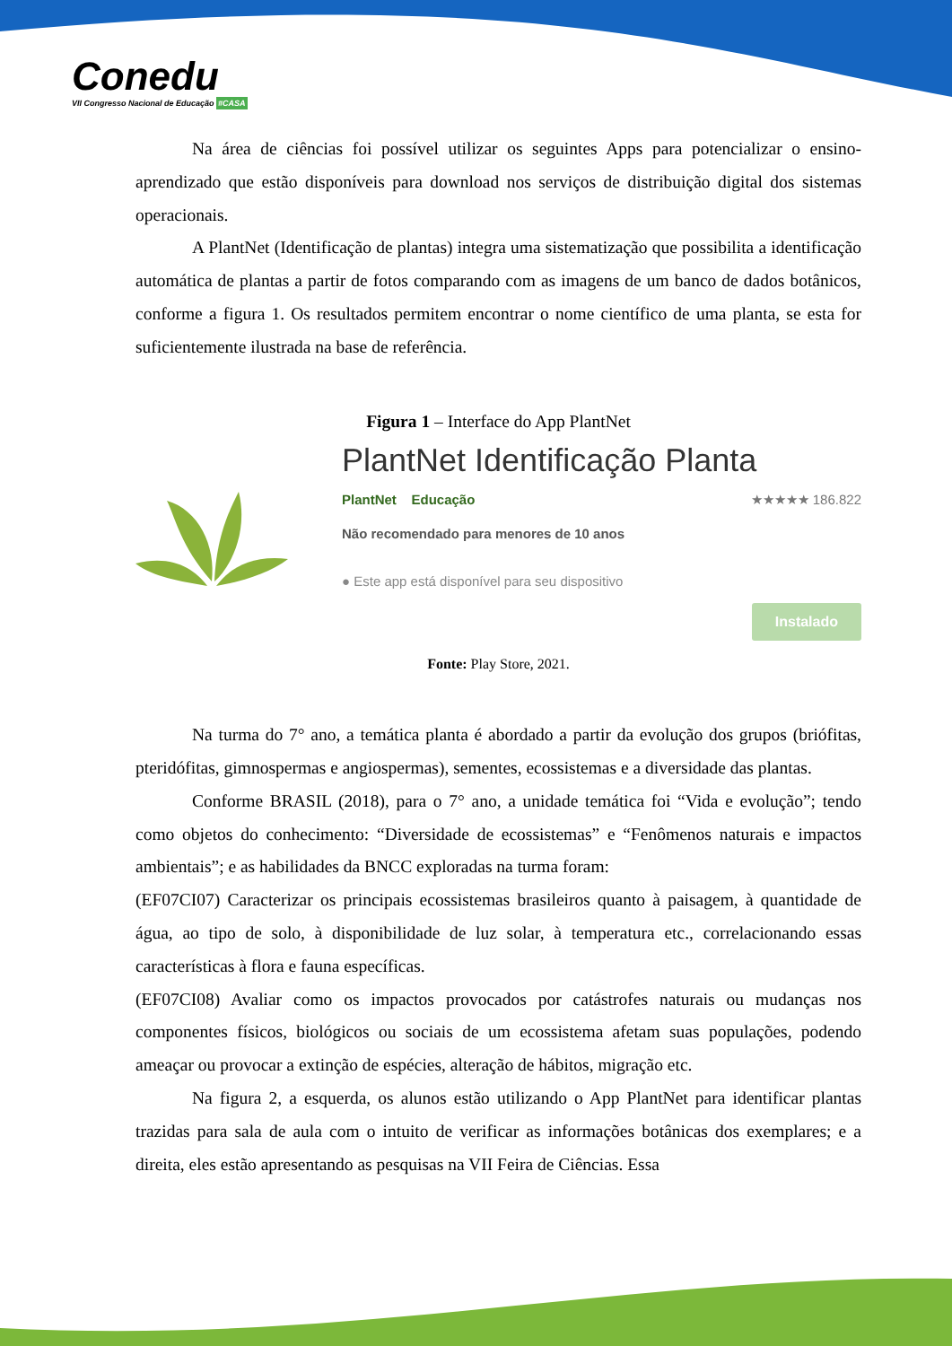Conedu
VII Congresso Nacional de Educação #CASA
Na área de ciências foi possível utilizar os seguintes Apps para potencializar o ensino-aprendizado que estão disponíveis para download nos serviços de distribuição digital dos sistemas operacionais.
A PlantNet (Identificação de plantas) integra uma sistematização que possibilita a identificação automática de plantas a partir de fotos comparando com as imagens de um banco de dados botânicos, conforme a figura 1. Os resultados permitem encontrar o nome científico de uma planta, se esta for suficientemente ilustrada na base de referência.
Figura 1 – Interface do App PlantNet
PlantNet Identificação Planta
PlantNet Educação ★★★★★ 186.822
Não recomendado para menores de 10 anos
● Este app está disponível para seu dispositivo
Instalado
Fonte: Play Store, 2021.
Na turma do 7° ano, a temática planta é abordado a partir da evolução dos grupos (briófitas, pteridófitas, gimnospermas e angiospermas), sementes, ecossistemas e a diversidade das plantas.
Conforme BRASIL (2018), para o 7° ano, a unidade temática foi “Vida e evolução”; tendo como objetos do conhecimento: “Diversidade de ecossistemas” e “Fenômenos naturais e impactos ambientais”; e as habilidades da BNCC exploradas na turma foram:
(EF07CI07) Caracterizar os principais ecossistemas brasileiros quanto à paisagem, à quantidade de água, ao tipo de solo, à disponibilidade de luz solar, à temperatura etc., correlacionando essas características à flora e fauna específicas.
(EF07CI08) Avaliar como os impactos provocados por catástrofes naturais ou mudanças nos componentes físicos, biológicos ou sociais de um ecossistema afetam suas populações, podendo ameaçar ou provocar a extinção de espécies, alteração de hábitos, migração etc.
Na figura 2, a esquerda, os alunos estão utilizando o App PlantNet para identificar plantas trazidas para sala de aula com o intuito de verificar as informações botânicas dos exemplares; e a direita, eles estão apresentando as pesquisas na VII Feira de Ciências. Essa